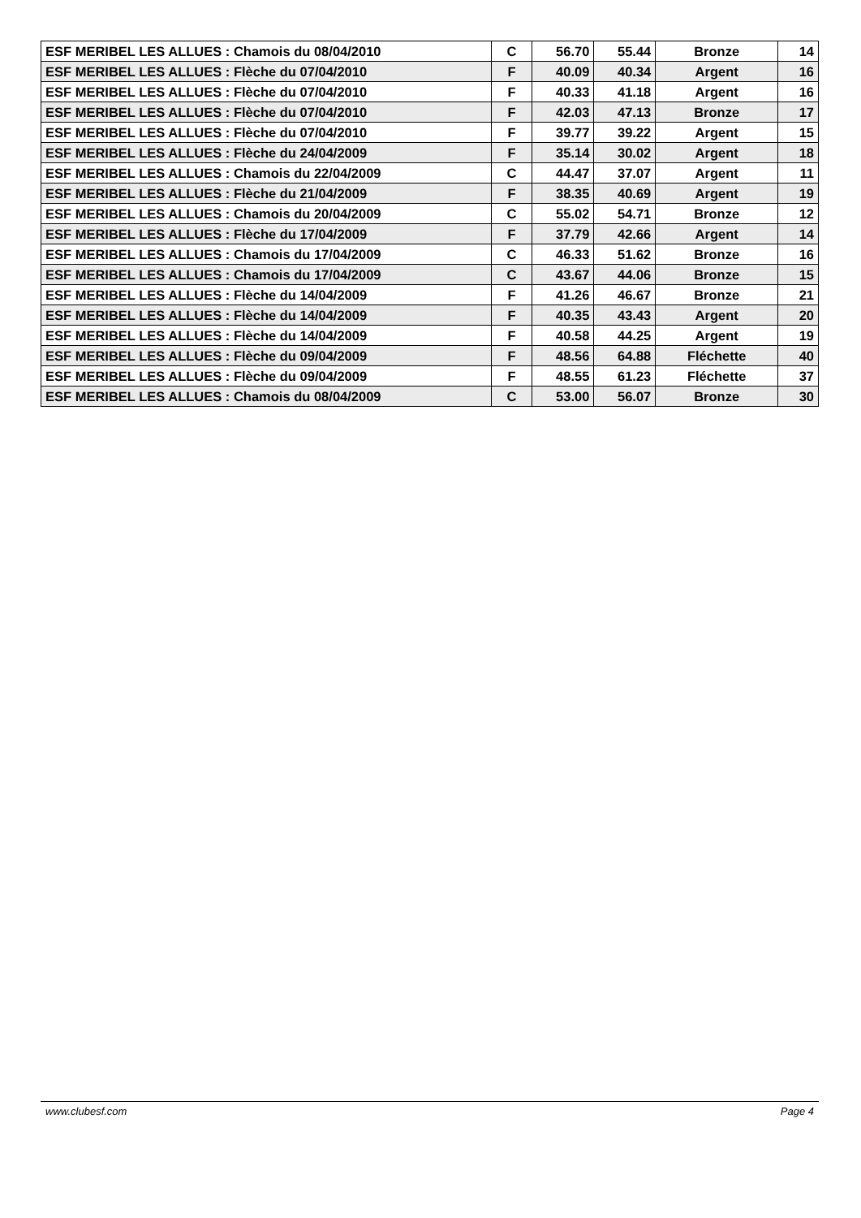| ESF MERIBEL LES ALLUES : Chamois du 08/04/2010 | C | 56.70 | 55.44 | Bronze | 14 |
| ESF MERIBEL LES ALLUES : Flèche du 07/04/2010 | F | 40.09 | 40.34 | Argent | 16 |
| ESF MERIBEL LES ALLUES : Flèche du 07/04/2010 | F | 40.33 | 41.18 | Argent | 16 |
| ESF MERIBEL LES ALLUES : Flèche du 07/04/2010 | F | 42.03 | 47.13 | Bronze | 17 |
| ESF MERIBEL LES ALLUES : Flèche du 07/04/2010 | F | 39.77 | 39.22 | Argent | 15 |
| ESF MERIBEL LES ALLUES : Flèche du 24/04/2009 | F | 35.14 | 30.02 | Argent | 18 |
| ESF MERIBEL LES ALLUES : Chamois du 22/04/2009 | C | 44.47 | 37.07 | Argent | 11 |
| ESF MERIBEL LES ALLUES : Flèche du 21/04/2009 | F | 38.35 | 40.69 | Argent | 19 |
| ESF MERIBEL LES ALLUES : Chamois du 20/04/2009 | C | 55.02 | 54.71 | Bronze | 12 |
| ESF MERIBEL LES ALLUES : Flèche du 17/04/2009 | F | 37.79 | 42.66 | Argent | 14 |
| ESF MERIBEL LES ALLUES : Chamois du 17/04/2009 | C | 46.33 | 51.62 | Bronze | 16 |
| ESF MERIBEL LES ALLUES : Chamois du 17/04/2009 | C | 43.67 | 44.06 | Bronze | 15 |
| ESF MERIBEL LES ALLUES : Flèche du 14/04/2009 | F | 41.26 | 46.67 | Bronze | 21 |
| ESF MERIBEL LES ALLUES : Flèche du 14/04/2009 | F | 40.35 | 43.43 | Argent | 20 |
| ESF MERIBEL LES ALLUES : Flèche du 14/04/2009 | F | 40.58 | 44.25 | Argent | 19 |
| ESF MERIBEL LES ALLUES : Flèche du 09/04/2009 | F | 48.56 | 64.88 | Fléchette | 40 |
| ESF MERIBEL LES ALLUES : Flèche du 09/04/2009 | F | 48.55 | 61.23 | Fléchette | 37 |
| ESF MERIBEL LES ALLUES : Chamois du 08/04/2009 | C | 53.00 | 56.07 | Bronze | 30 |
www.clubesf.com Page 4